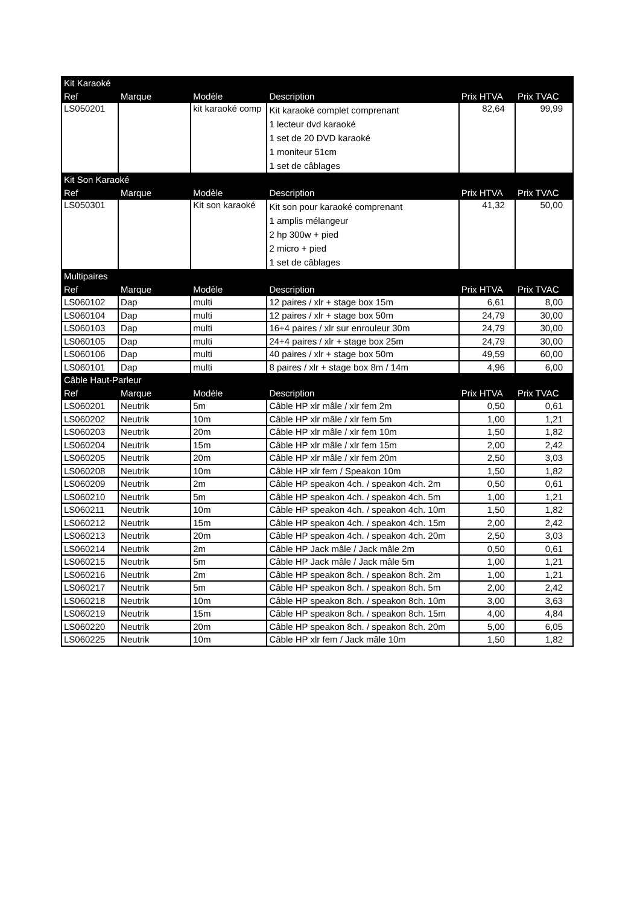| Kit Karaoké | | | | | |
| --- | --- | --- | --- | --- | --- |
| Ref | Marque | Modèle | Description | Prix HTVA | Prix TVAC |
| LS050201 | | kit karaoké comp | Kit karaoké complet comprenant 1 lecteur dvd karaoké 1 set de 20 DVD karaoké 1 moniteur 51cm 1 set de câblages | 82,64 | 99,99 |
| Kit Son Karaoké | | | | | |
| Ref | Marque | Modèle | Description | Prix HTVA | Prix TVAC |
| LS050301 | | Kit son karaoké | Kit son pour karaoké comprenant 1 amplis mélangeur 2 hp 300w + pied 2 micro + pied 1 set de câblages | 41,32 | 50,00 |
| Multipaires | | | | | |
| Ref | Marque | Modèle | Description | Prix HTVA | Prix TVAC |
| LS060102 | Dap | multi | 12 paires / xlr + stage box 15m | 6,61 | 8,00 |
| LS060104 | Dap | multi | 12 paires / xlr + stage box 50m | 24,79 | 30,00 |
| LS060103 | Dap | multi | 16+4 paires / xlr sur enrouleur 30m | 24,79 | 30,00 |
| LS060105 | Dap | multi | 24+4 paires / xlr + stage box 25m | 24,79 | 30,00 |
| LS060106 | Dap | multi | 40 paires / xlr + stage box 50m | 49,59 | 60,00 |
| LS060101 | Dap | multi | 8 paires / xlr + stage box 8m / 14m | 4,96 | 6,00 |
| Câble Haut-Parleur | | | | | |
| Ref | Marque | Modèle | Description | Prix HTVA | Prix TVAC |
| LS060201 | Neutrik | 5m | Câble HP xlr mâle / xlr fem 2m | 0,50 | 0,61 |
| LS060202 | Neutrik | 10m | Câble HP xlr mâle / xlr fem 5m | 1,00 | 1,21 |
| LS060203 | Neutrik | 20m | Câble HP xlr mâle / xlr fem 10m | 1,50 | 1,82 |
| LS060204 | Neutrik | 15m | Câble HP xlr mâle / xlr fem 15m | 2,00 | 2,42 |
| LS060205 | Neutrik | 20m | Câble HP xlr mâle / xlr fem 20m | 2,50 | 3,03 |
| LS060208 | Neutrik | 10m | Câble HP xlr fem / Speakon 10m | 1,50 | 1,82 |
| LS060209 | Neutrik | 2m | Câble HP speakon 4ch. / speakon 4ch. 2m | 0,50 | 0,61 |
| LS060210 | Neutrik | 5m | Câble HP speakon 4ch. / speakon 4ch. 5m | 1,00 | 1,21 |
| LS060211 | Neutrik | 10m | Câble HP speakon 4ch. / speakon 4ch. 10m | 1,50 | 1,82 |
| LS060212 | Neutrik | 15m | Câble HP speakon 4ch. / speakon 4ch. 15m | 2,00 | 2,42 |
| LS060213 | Neutrik | 20m | Câble HP speakon 4ch. / speakon 4ch. 20m | 2,50 | 3,03 |
| LS060214 | Neutrik | 2m | Câble HP Jack mâle / Jack mâle 2m | 0,50 | 0,61 |
| LS060215 | Neutrik | 5m | Câble HP Jack mâle / Jack mâle 5m | 1,00 | 1,21 |
| LS060216 | Neutrik | 2m | Câble HP speakon 8ch. / speakon 8ch. 2m | 1,00 | 1,21 |
| LS060217 | Neutrik | 5m | Câble HP speakon 8ch. / speakon 8ch. 5m | 2,00 | 2,42 |
| LS060218 | Neutrik | 10m | Câble HP speakon 8ch. / speakon 8ch. 10m | 3,00 | 3,63 |
| LS060219 | Neutrik | 15m | Câble HP speakon 8ch. / speakon 8ch. 15m | 4,00 | 4,84 |
| LS060220 | Neutrik | 20m | Câble HP speakon 8ch. / speakon 8ch. 20m | 5,00 | 6,05 |
| LS060225 | Neutrik | 10m | Câble HP xlr fem / Jack mâle 10m | 1,50 | 1,82 |